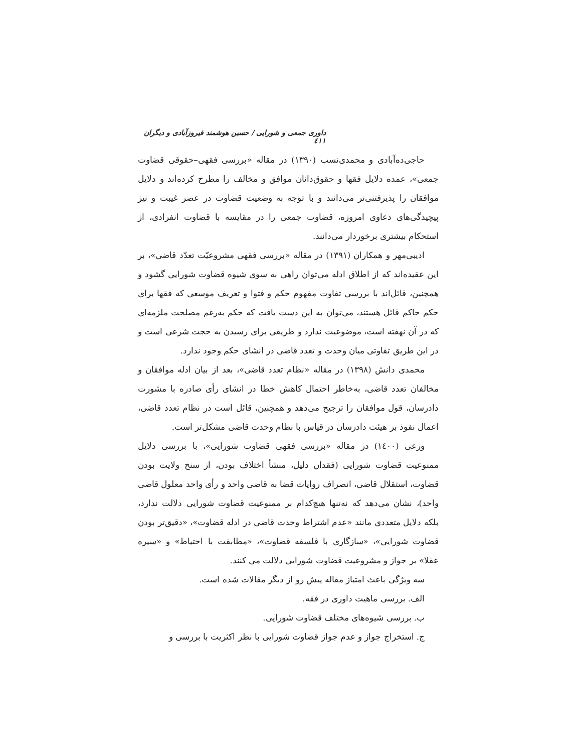داوری جمعی و شورایی / حسین هوشمند فیروزآبادی و دیگران ٤١١
حاجی‌ده‌آبادی و محمدی‌نسب (۱۳۹۰) در مقاله «بررسی فقهی–حقوقی قضاوت جمعی»، عمده دلایل فقها و حقوق‌دانان موافق و مخالف را مطرح کرده‌اند و دلایل موافقان را پذیرفتنی‌تر می‌دانند و با توجه به وضعیت قضاوت در عصر غیبت و نیز پیچیدگی‌های دعاوی امروزه، قضاوت جمعی را در مقایسه با قضاوت انفرادی، از استحکام بیشتری برخوردار می‌دانند.
ادیبی‌مهر و همکاران (۱۳۹۱) در مقاله «بررسی فقهی مشروعیّت تعدّد قاضی»، بر این عقیده‌اند که از اطلاق ادله می‌توان راهی به سوی شیوه قضاوت شورایی گشود و همچنین، قائل‌اند با بررسی تفاوت مفهوم حکم و فتوا و تعریف موسعی که فقها برای حکم حاکم قائل هستند، می‌توان به این دست یافت که حکم به‌رغم مصلحت ملزمه‌ای که در آن نهفته است، موضوعیت ندارد و طریقی برای رسیدن به حجت شرعی است و در این طریق تفاوتی میان وحدت و تعدد قاضی در انشای حکم وجود ندارد.
محمدی دانش (۱۳۹۸) در مقاله «نظام تعدد قاضی»، بعد از بیان ادله موافقان و مخالفان تعدد قاضی، به‌خاطر احتمال کاهش خطا در انشای رأی صادره با مشورت دادرسان، قول موافقان را ترجیح می‌دهد و همچنین، قائل است در نظام تعدد قاضی، اعمال نفوذ بر هیئت دادرسان در قیاس با نظام وحدت قاضی مشکل‌تر است.
ورعی (١٤٠٠) در مقاله «بررسی فقهی قضاوت شورایی»، با بررسی دلایل ممنوعیت قضاوت شورایی (فقدان دلیل، منشأ اختلاف بودن، از سنخ ولایت بودن قضاوت، استقلال قاضی، انصراف روایات قضا به قاضی واحد و رأی واحد معلول قاضی واحد)، نشان می‌دهد که نه‌تنها هیچ‌کدام بر ممنوعیت قضاوت شورایی دلالت ندارد، بلکه دلایل متعددی مانند «عدم اشتراط وحدت قاضی در ادله قضاوت»، «دقیق‌تر بودن قضاوت شورایی»، «سازگاری با فلسفه قضاوت»، «مطابقت با احتیاط» و «سیره عقلا» بر جواز و مشروعیت قضاوت شورایی دلالت می کنند.
سه ویژگی باعث امتیاز مقاله پیش رو از دیگر مقالات شده است.
الف. بررسی ماهیت داوری در فقه.
ب. بررسی شیوه‌های مختلف قضاوت شورایی.
ج. استخراج جواز و عدم جواز قضاوت شورایی با نظر اکثریت با بررسی و